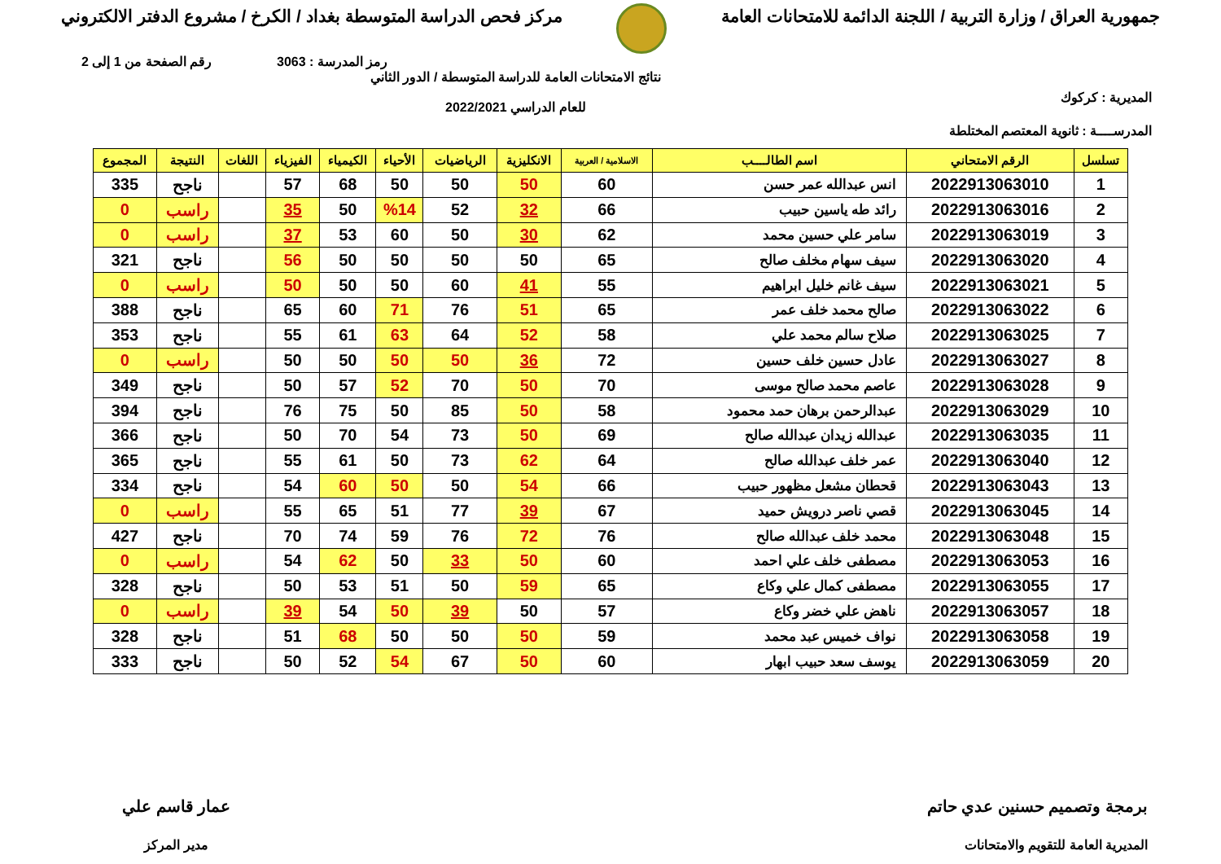جمهورية العراق / وزارة التربية / اللجنة الدائمة للامتحانات العامة
مركز فحص الدراسة المتوسطة بغداد / الكرخ / مشروع الدفتر الالكتروني
رمز المدرسة : 3063 رقم الصفحة من 1 إلى 2
المديرية : كركوك نتائج الامتحانات العامة للدراسة المتوسطة / الدور الثاني
للعام الدراسي 2022/2021
المدرســــة : ثانوية المعتصم المختلطة
| تسلسل | الرقم الامتحاني | اسم الطالــــب | الاسلامية / العربية | الانكليزية | الرياضيات | الأحياء | الكيمياء | الفيزياء | اللغات | النتيجة | المجموع |
| --- | --- | --- | --- | --- | --- | --- | --- | --- | --- | --- | --- |
| 1 | 2022913063010 | انس عبدالله عمر حسن | 60 | 50 | 50 | 50 | 68 | 57 | | ناجح | 335 |
| 2 | 2022913063016 | رائد طه ياسين حبيب | 66 | 32 | 52 | %14 | 50 | 35 | | راسب | 0 |
| 3 | 2022913063019 | سامر علي حسين محمد | 62 | 30 | 50 | 60 | 53 | 37 | | راسب | 0 |
| 4 | 2022913063020 | سيف سهام مخلف صالح | 65 | 50 | 50 | 50 | 50 | 56 | | ناجح | 321 |
| 5 | 2022913063021 | سيف غانم خليل ابراهيم | 55 | 41 | 60 | 50 | 50 | 50 | | راسب | 0 |
| 6 | 2022913063022 | صالح محمد خلف عمر | 65 | 51 | 76 | 71 | 60 | 65 | | ناجح | 388 |
| 7 | 2022913063025 | صلاح سالم محمد علي | 58 | 52 | 64 | 63 | 61 | 55 | | ناجح | 353 |
| 8 | 2022913063027 | عادل حسين خلف حسين | 72 | 36 | 50 | 50 | 50 | 50 | | راسب | 0 |
| 9 | 2022913063028 | عاصم محمد صالح موسى | 70 | 50 | 70 | 52 | 57 | 50 | | ناجح | 349 |
| 10 | 2022913063029 | عبدالرحمن برهان حمد محمود | 58 | 50 | 85 | 50 | 75 | 76 | | ناجح | 394 |
| 11 | 2022913063035 | عبدالله زيدان عبدالله صالح | 69 | 50 | 73 | 54 | 70 | 50 | | ناجح | 366 |
| 12 | 2022913063040 | عمر خلف عبدالله صالح | 64 | 62 | 73 | 50 | 61 | 55 | | ناجح | 365 |
| 13 | 2022913063043 | قحطان مشعل مظهور حبيب | 66 | 54 | 50 | 50 | 60 | 54 | | ناجح | 334 |
| 14 | 2022913063045 | قصي ناصر درويش حميد | 67 | 39 | 77 | 51 | 65 | 55 | | راسب | 0 |
| 15 | 2022913063048 | محمد خلف عبدالله صالح | 76 | 72 | 76 | 59 | 74 | 70 | | ناجح | 427 |
| 16 | 2022913063053 | مصطفى خلف علي احمد | 60 | 50 | 33 | 50 | 62 | 54 | | راسب | 0 |
| 17 | 2022913063055 | مصطفى كمال علي وكاع | 65 | 59 | 50 | 51 | 53 | 50 | | ناجح | 328 |
| 18 | 2022913063057 | ناهض علي خضر وكاع | 57 | 50 | 39 | 50 | 54 | 39 | | راسب | 0 |
| 19 | 2022913063058 | نواف خميس عبد محمد | 59 | 50 | 50 | 50 | 68 | 51 | | ناجح | 328 |
| 20 | 2022913063059 | يوسف سعد حبيب ابهار | 60 | 50 | 67 | 54 | 52 | 50 | | ناجح | 333 |
برمجة وتصميم حسنين عدي حاتم
المديرية العامة للتقويم والامتحانات
عمار قاسم علي
مدير المركز